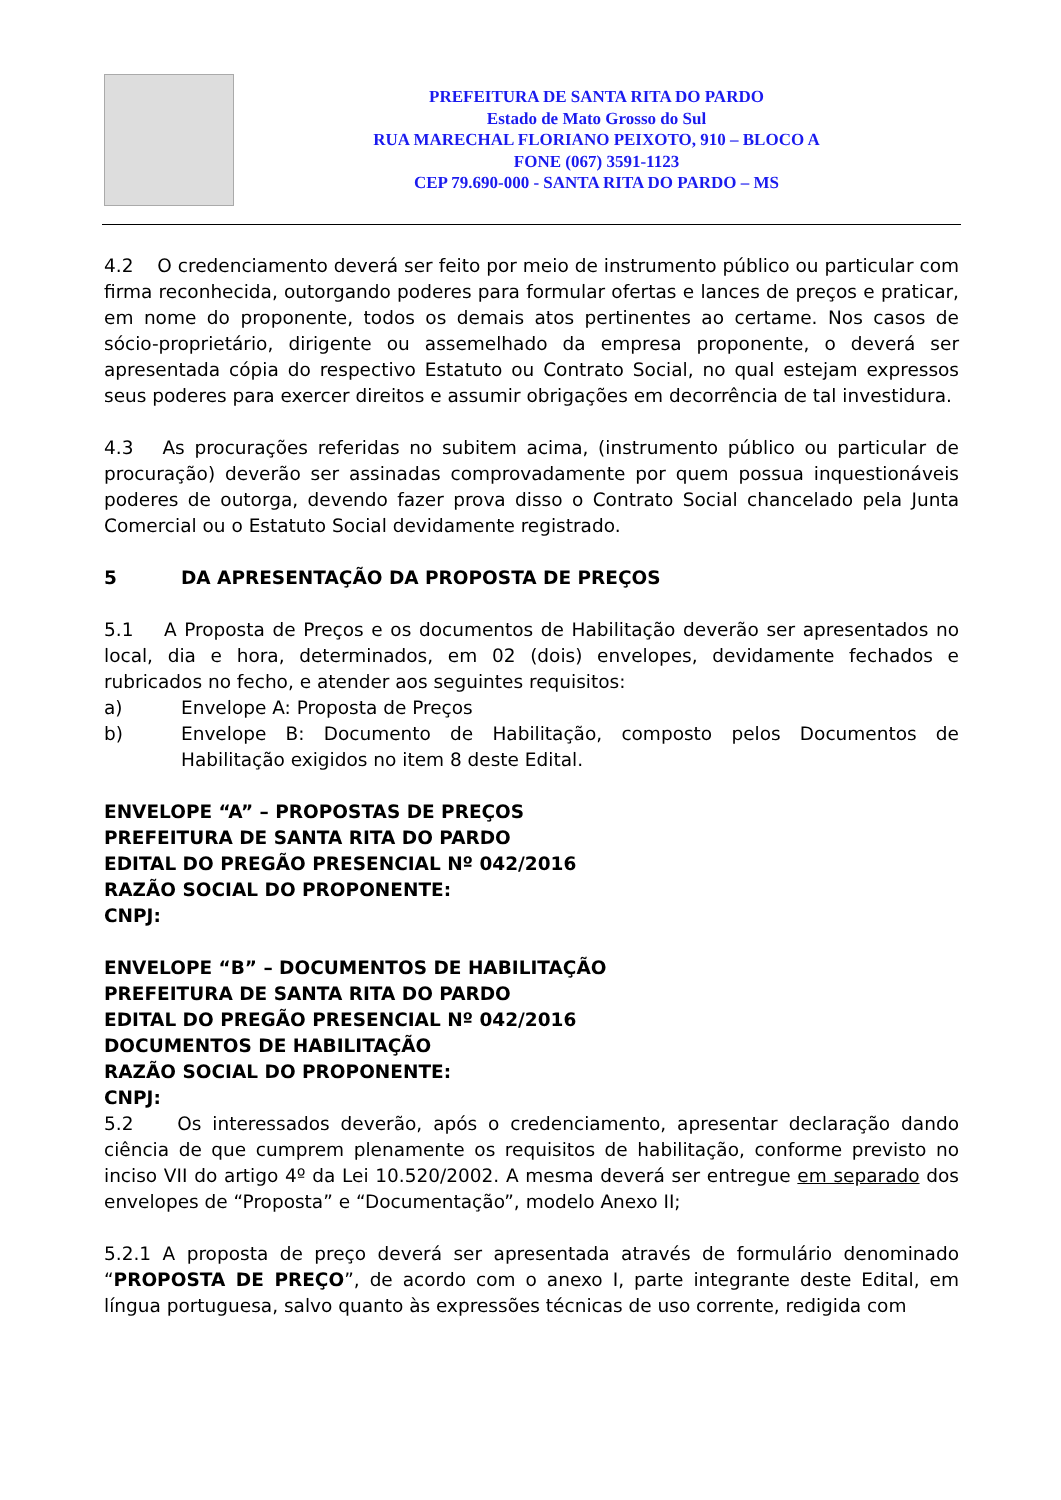PREFEITURA DE SANTA RITA DO PARDO
Estado de Mato Grosso do Sul
RUA MARECHAL FLORIANO PEIXOTO, 910 – BLOCO A
FONE (067) 3591-1123
CEP 79.690-000 - SANTA RITA DO PARDO – MS
4.2 O credenciamento deverá ser feito por meio de instrumento público ou particular com firma reconhecida, outorgando poderes para formular ofertas e lances de preços e praticar, em nome do proponente, todos os demais atos pertinentes ao certame. Nos casos de sócio-proprietário, dirigente ou assemelhado da empresa proponente, o deverá ser apresentada cópia do respectivo Estatuto ou Contrato Social, no qual estejam expressos seus poderes para exercer direitos e assumir obrigações em decorrência de tal investidura.
4.3 As procurações referidas no subitem acima, (instrumento público ou particular de procuração) deverão ser assinadas comprovadamente por quem possua inquestionáveis poderes de outorga, devendo fazer prova disso o Contrato Social chancelado pela Junta Comercial ou o Estatuto Social devidamente registrado.
5 DA APRESENTAÇÃO DA PROPOSTA DE PREÇOS
5.1 A Proposta de Preços e os documentos de Habilitação deverão ser apresentados no local, dia e hora, determinados, em 02 (dois) envelopes, devidamente fechados e rubricados no fecho, e atender aos seguintes requisitos:
a) Envelope A: Proposta de Preços
b) Envelope B: Documento de Habilitação, composto pelos Documentos de Habilitação exigidos no item 8 deste Edital.
ENVELOPE “A” – PROPOSTAS DE PREÇOS
PREFEITURA DE SANTA RITA DO PARDO
EDITAL DO PREGÃO PRESENCIAL Nº 042/2016
RAZÃO SOCIAL DO PROPONENTE:
CNPJ:
ENVELOPE “B” – DOCUMENTOS DE HABILITAÇÃO
PREFEITURA DE SANTA RITA DO PARDO
EDITAL DO PREGÃO PRESENCIAL Nº 042/2016
DOCUMENTOS DE HABILITAÇÃO
RAZÃO SOCIAL DO PROPONENTE:
CNPJ:
5.2 Os interessados deverão, após o credenciamento, apresentar declaração dando ciência de que cumprem plenamente os requisitos de habilitação, conforme previsto no inciso VII do artigo 4º da Lei 10.520/2002. A mesma deverá ser entregue em separado dos envelopes de “Proposta” e “Documentação”, modelo Anexo II;
5.2.1 A proposta de preço deverá ser apresentada através de formulário denominado “PROPOSTA DE PREÇO”, de acordo com o anexo I, parte integrante deste Edital, em língua portuguesa, salvo quanto às expressões técnicas de uso corrente, redigida com